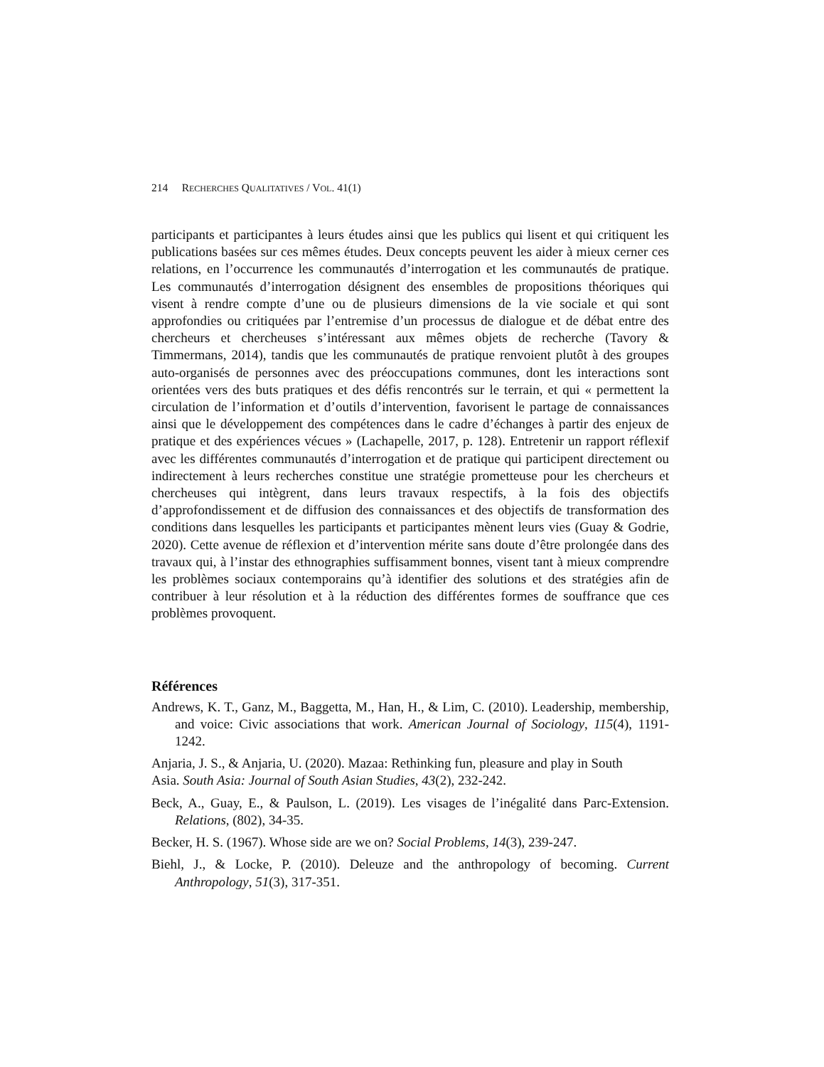214 RECHERCHES QUALITATIVES / VOL. 41(1)
participants et participantes à leurs études ainsi que les publics qui lisent et qui critiquent les publications basées sur ces mêmes études. Deux concepts peuvent les aider à mieux cerner ces relations, en l’occurrence les communautés d’interrogation et les communautés de pratique. Les communautés d’interrogation désignent des ensembles de propositions théoriques qui visent à rendre compte d’une ou de plusieurs dimensions de la vie sociale et qui sont approfondies ou critiquées par l’entremise d’un processus de dialogue et de débat entre des chercheurs et chercheuses s’intéressant aux mêmes objets de recherche (Tavory & Timmermans, 2014), tandis que les communautés de pratique renvoient plutôt à des groupes auto-organisés de personnes avec des préoccupations communes, dont les interactions sont orientées vers des buts pratiques et des défis rencontrés sur le terrain, et qui « permettent la circulation de l’information et d’outils d’intervention, favorisent le partage de connaissances ainsi que le développement des compétences dans le cadre d’échanges à partir des enjeux de pratique et des expériences vécues » (Lachapelle, 2017, p. 128). Entretenir un rapport réflexif avec les différentes communautés d’interrogation et de pratique qui participent directement ou indirectement à leurs recherches constitue une stratégie prometteuse pour les chercheurs et chercheuses qui intègrent, dans leurs travaux respectifs, à la fois des objectifs d’approfondissement et de diffusion des connaissances et des objectifs de transformation des conditions dans lesquelles les participants et participantes mènent leurs vies (Guay & Godrie, 2020). Cette avenue de réflexion et d’intervention mérite sans doute d’être prolongée dans des travaux qui, à l’instar des ethnographies suffisamment bonnes, visent tant à mieux comprendre les problèmes sociaux contemporains qu’à identifier des solutions et des stratégies afin de contribuer à leur résolution et à la réduction des différentes formes de souffrance que ces problèmes provoquent.
Références
Andrews, K. T., Ganz, M., Baggetta, M., Han, H., & Lim, C. (2010). Leadership, membership, and voice: Civic associations that work. American Journal of Sociology, 115(4), 1191-1242.
Anjaria, J. S., & Anjaria, U. (2020). Mazaa: Rethinking fun, pleasure and play in South
Asia. South Asia: Journal of South Asian Studies, 43(2), 232-242.
Beck, A., Guay, E., & Paulson, L. (2019). Les visages de l’inégalité dans Parc-Extension. Relations, (802), 34-35.
Becker, H. S. (1967). Whose side are we on? Social Problems, 14(3), 239-247.
Biehl, J., & Locke, P. (2010). Deleuze and the anthropology of becoming. Current Anthropology, 51(3), 317-351.